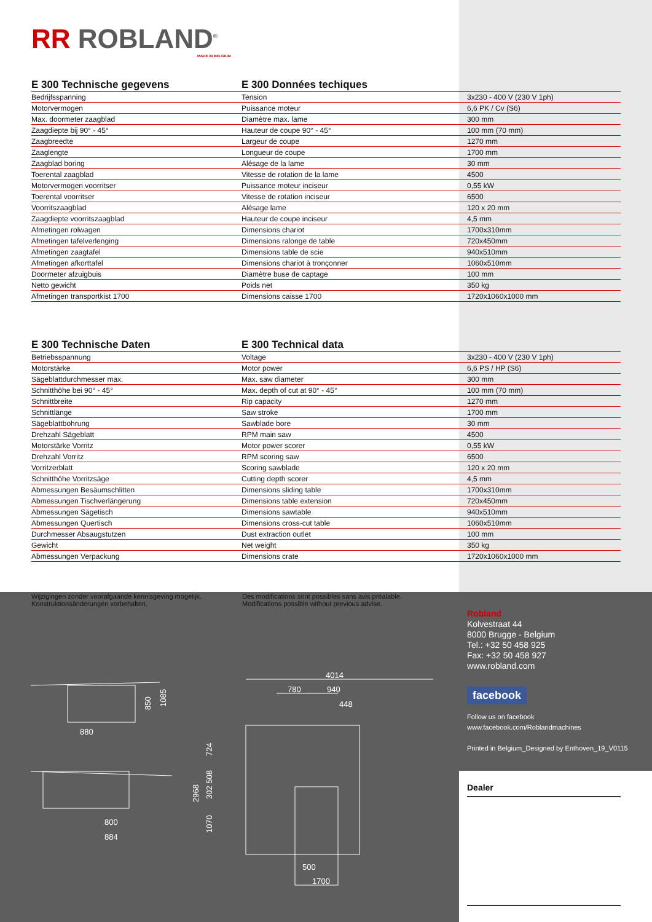RR ROBLAND<sup>®</sup>
MADE IN BELGIUM
| E 300 Technische gegevens | E 300 Données techiques | |
| --- | --- | --- |
| Bedrijfsspanning | Tension | 3x230 - 400 V (230 V 1ph) |
| Motorvermogen | Puissance moteur | 6,6 PK / Cv (S6) |
| Max. doormeter zaagblad | Diamètre max. lame | 300 mm |
| Zaagdiepte bij 90° - 45° | Hauteur de coupe 90° - 45° | 100 mm (70 mm) |
| Zaagbreedte | Largeur de coupe | 1270 mm |
| Zaaglengte | Longueur de coupe | 1700 mm |
| Zaagblad boring | Alésage de la lame | 30 mm |
| Toerental zaagblad | Vitesse de rotation de la lame | 4500 |
| Motorvermogen voorritser | Puissance moteur inciseur | 0,55 kW |
| Toerental voorritser | Vitesse de rotation inciseur | 6500 |
| Voorritszaagblad | Alésage lame | 120 x 20 mm |
| Zaagdiepte voorritszaagblad | Hauteur de coupe inciseur | 4,5 mm |
| Afmetingen rolwagen | Dimensions chariot | 1700x310mm |
| Afmetingen tafelverlenging | Dimensions ralonge de table | 720x450mm |
| Afmetingen zaagtafel | Dimensions table de scie | 940x510mm |
| Afmetingen afkorttafel | Dimensions chariot à tronçonner | 1060x510mm |
| Doormeter afzuigbuis | Diamètre buse de captage | 100 mm |
| Netto gewicht | Poids net | 350 kg |
| Afmetingen transportkist 1700 | Dimensions caisse 1700 | 1720x1060x1000 mm |
| E 300 Technische Daten | E 300 Technical data | |
| --- | --- | --- |
| Betriebsspannung | Voltage | 3x230 - 400 V (230 V 1ph) |
| Motorstärke | Motor power | 6,6 PS / HP (S6) |
| Sägeblattdurchmesser max. | Max. saw diameter | 300 mm |
| Schnitthöhe bei 90° - 45° | Max. depth of cut at 90° - 45° | 100 mm (70 mm) |
| Schnittbreite | Rip capacity | 1270 mm |
| Schnittlänge | Saw stroke | 1700 mm |
| Sägeblattbohrung | Sawblade bore | 30 mm |
| Drehzahl Sägeblatt | RPM main saw | 4500 |
| Motorstärke Vorritz | Motor power scorer | 0,55 kW |
| Drehzahl Vorritz | RPM scoring saw | 6500 |
| Vorritzerblatt | Scoring sawblade | 120 x 20 mm |
| Schnitthöhe Vorritzsäge | Cutting depth scorer | 4,5 mm |
| Abmessungen Besäumschlitten | Dimensions sliding table | 1700x310mm |
| Abmessungen Tischverlängerung | Dimensions table extension | 720x450mm |
| Abmessungen Sägetisch | Dimensions sawtable | 940x510mm |
| Abmessungen Quertisch | Dimensions cross-cut table | 1060x510mm |
| Durchmesser Absaugstutzen | Dust extraction outlet | 100 mm |
| Gewicht | Net weight | 350 kg |
| Abmessungen Verpackung | Dimensions crate | 1720x1060x1000 mm |
Wijzigingen zonder voorafgaande kennisgeving mogelijk.
Konstruktionsänderungen vorbehalten.
Des modifications sont possibles sans avis préalable.
Modifications possible without previous advise.
880
850
1085
800
884
4014
780
940
448
2968
724
302 508
1070
500
1700
Robland
Kolvestraat 44
8000 Brugge - Belgium
Tel.: +32 50 458 925
Fax: +32 50 458 927
www.robland.com
facebook
Follow us on facebook
www.facebook.com/Roblandmachines
Printed in Belgium_Designed by Enthoven_19_V0115
Dealer